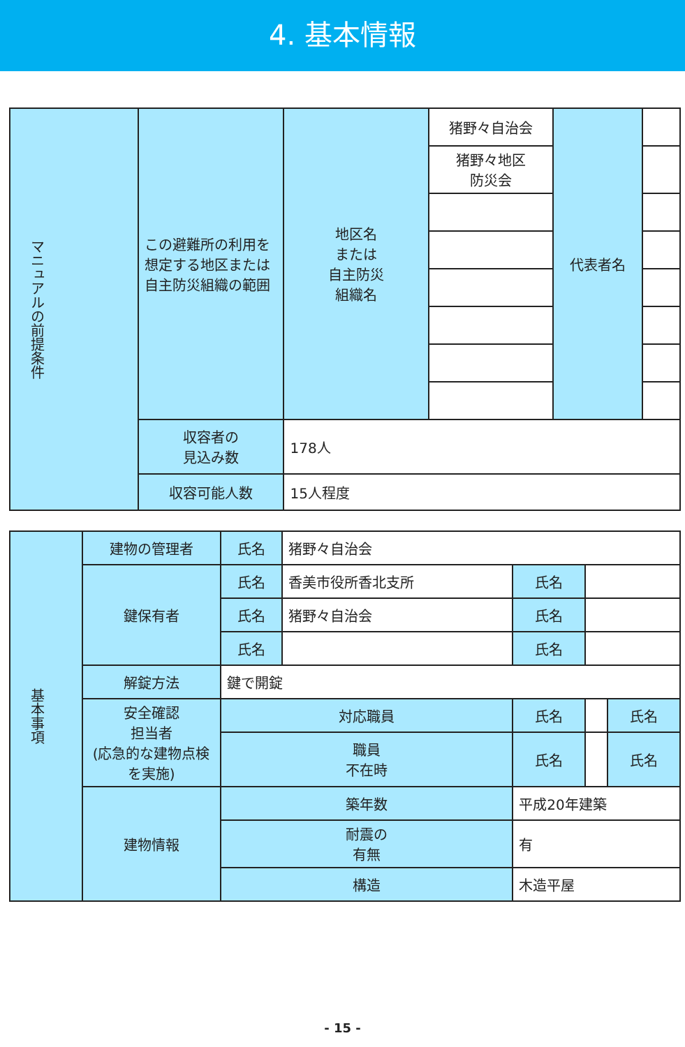4. 基本情報
| マニュアルの前提条件 | この避難所の利用を想定する地区または自主防災組織の範囲 | 地区名 または 自主防災 組織名 | 猪野々自治会 | 代表者名 | |
| | | | 猪野々地区 防災会 | | |
| | 収容者の 見込み数 | 178人 | | | |
| | 収容可能人数 | 15人程度 | | | |
| 基本事項 | 建物の管理者 | 氏名 | 猪野々自治会 | | | |
| | 鍵保有者 | 氏名 | 香美市役所香北支所 | 氏名 | | |
| | | 氏名 | 猪野々自治会 | 氏名 | | |
| | | 氏名 | | 氏名 | | |
| | 解錠方法 | 鍵で開錠 | | | | |
| | 安全確認 担当者 (応急的な建物点検を実施) | 対応職員 | | 氏名 | | 氏名 |
| | | 職員 不在時 | | 氏名 | | 氏名 |
| | 建物情報 | 築年数 | | 平成20年建築 | | |
| | | 耐震の 有無 | | 有 | | |
| | | 構造 | | 木造平屋 | | |
- 15 -